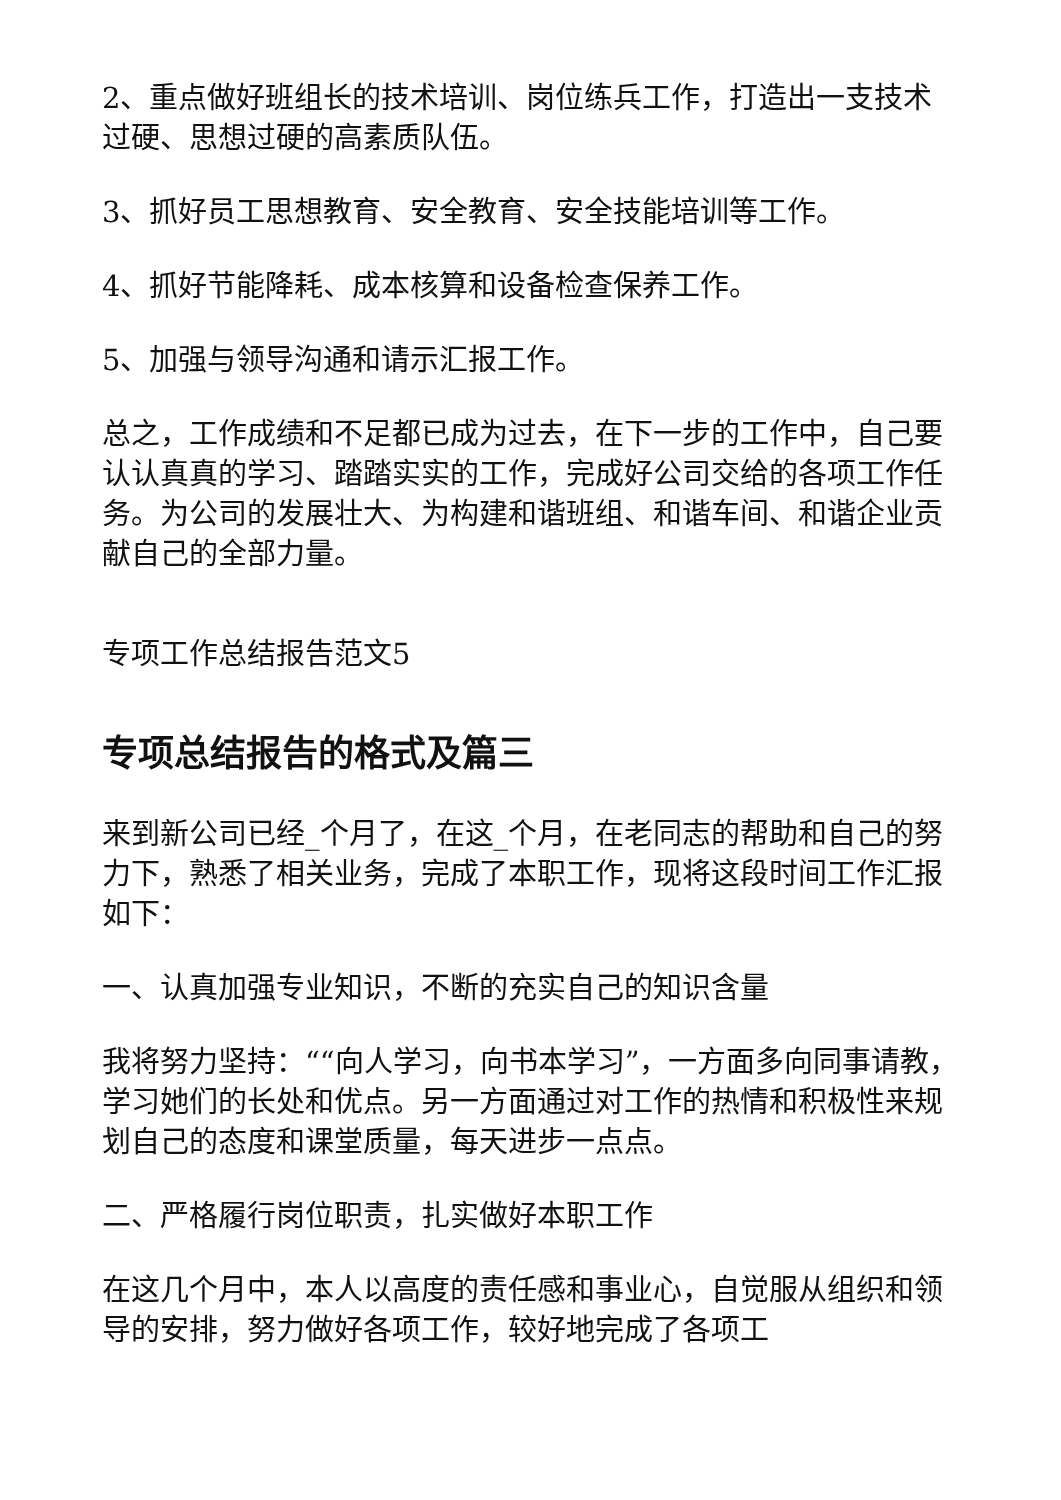2、重点做好班组长的技术培训、岗位练兵工作，打造出一支技术过硬、思想过硬的高素质队伍。
3、抓好员工思想教育、安全教育、安全技能培训等工作。
4、抓好节能降耗、成本核算和设备检查保养工作。
5、加强与领导沟通和请示汇报工作。
总之，工作成绩和不足都已成为过去，在下一步的工作中，自己要认认真真的学习、踏踏实实的工作，完成好公司交给的各项工作任务。为公司的发展壮大、为构建和谐班组、和谐车间、和谐企业贡献自己的全部力量。
专项工作总结报告范文5
专项总结报告的格式及篇三
来到新公司已经_个月了，在这_个月，在老同志的帮助和自己的努力下，熟悉了相关业务，完成了本职工作，现将这段时间工作汇报如下：
一、认真加强专业知识，不断的充实自己的知识含量
我将努力坚持：““向人学习，向书本学习”，一方面多向同事请教，学习她们的长处和优点。另一方面通过对工作的热情和积极性来规划自己的态度和课堂质量，每天进步一点点。
二、严格履行岗位职责，扎实做好本职工作
在这几个月中，本人以高度的责任感和事业心，自觉服从组织和领导的安排，努力做好各项工作，较好地完成了各项工